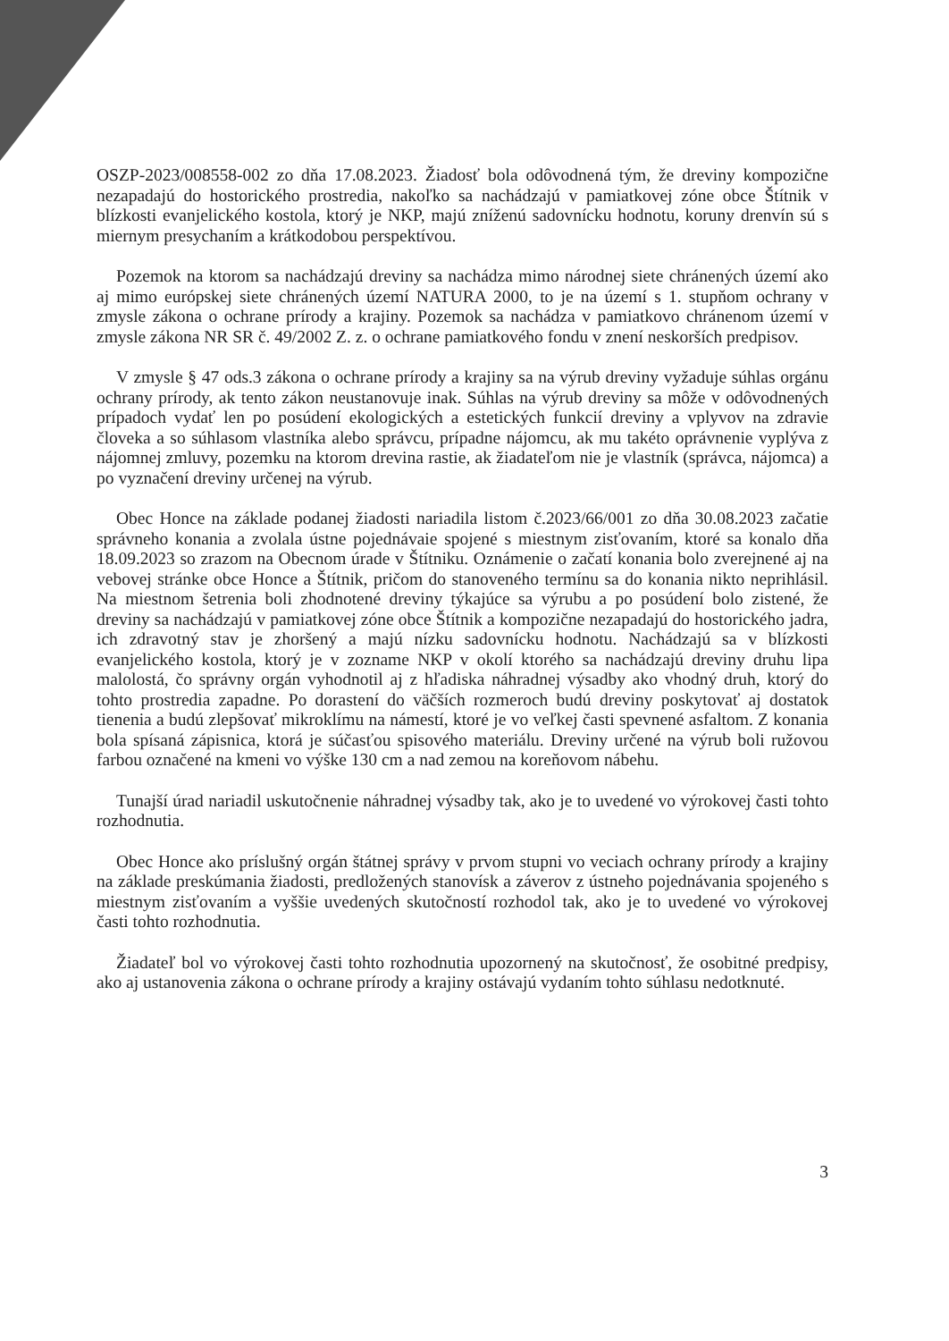OSZP-2023/008558-002 zo dňa 17.08.2023. Žiadosť bola odôvodnená tým, že dreviny kompozične nezapadajú do hostorického prostredia, nakoľko sa nachádzajú v pamiatkovej zóne obce Štítnik v blízkosti evanjelického kostola, ktorý je NKP, majú zníženú sadovnícku hodnotu, koruny drenvín sú s miernym presychaním a krátkodobou perspektívou.
Pozemok na ktorom sa nachádzajú dreviny sa nachádza mimo národnej siete chránených území ako aj mimo európskej siete chránených území NATURA 2000, to je na území s 1. stupňom ochrany v zmysle zákona o ochrane prírody a krajiny. Pozemok sa nachádza v pamiatkovo chránenom území v zmysle zákona NR SR č. 49/2002 Z. z. o ochrane pamiatkového fondu v znení neskorších predpisov.
V zmysle § 47 ods.3 zákona o ochrane prírody a krajiny sa na výrub dreviny vyžaduje súhlas orgánu ochrany prírody, ak tento zákon neustanovuje inak. Súhlas na výrub dreviny sa môže v odôvodnených prípadoch vydať len po posúdení ekologických a estetických funkcií dreviny a vplyvov na zdravie človeka a so súhlasom vlastníka alebo správcu, prípadne nájomcu, ak mu takéto oprávnenie vyplýva z nájomnej zmluvy, pozemku na ktorom drevina rastie, ak žiadateľom nie je vlastník (správca, nájomca) a po vyznačení dreviny určenej na výrub.
Obec Honce na základe podanej žiadosti nariadila listom č.2023/66/001 zo dňa 30.08.2023 začatie správneho konania a zvolala ústne pojednávaie spojené s miestnym zisťovaním, ktoré sa konalo dňa 18.09.2023 so zrazom na Obecnom úrade v Štítniku. Oznámenie o začatí konania bolo zverejnené aj na vebovej stránke obce Honce a Štítnik, pričom do stanoveného termínu sa do konania nikto neprihlásil. Na miestnom šetrenia boli zhodnotené dreviny týkajúce sa výrubu a po posúdení bolo zistené, že dreviny sa nachádzajú v pamiatkovej zóne obce Štítnik a kompozične nezapadajú do hostorického jadra, ich zdravotný stav je zhoršený a majú nízku sadovnícku hodnotu. Nachádzajú sa v blízkosti evanjelického kostola, ktorý je v zozname NKP v okolí ktorého sa nachádzajú dreviny druhu lipa malolostá, čo správny orgán vyhodnotil aj z hľadiska náhradnej výsadby ako vhodný druh, ktorý do tohto prostredia zapadne. Po dorastení do väčších rozmeroch budú dreviny poskytovať aj dostatok tienenia a budú zlepšovať mikroklímu na námestí, ktoré je vo veľkej časti spevnené asfaltom. Z konania bola spísaná zápisnica, ktorá je súčasťou spisového materiálu. Dreviny určené na výrub boli ružovou farbou označené na kmeni vo výške 130 cm a nad zemou na koreňovom nábehu.
Tunajší úrad nariadil uskutočnenie náhradnej výsadby tak, ako je to uvedené vo výrokovej časti tohto rozhodnutia.
Obec Honce ako príslušný orgán štátnej správy v prvom stupni vo veciach ochrany prírody a krajiny na základe preskúmania žiadosti, predložených stanovísk a záverov z ústneho pojednávania spojeného s miestnym zisťovaním a vyššie uvedených skutočností rozhodol tak, ako je to uvedené vo výrokovej časti tohto rozhodnutia.
Žiadateľ bol vo výrokovej časti tohto rozhodnutia upozornený na skutočnosť, že osobitné predpisy, ako aj ustanovenia zákona o ochrane prírody a krajiny ostávajú vydaním tohto súhlasu nedotknuté.
3